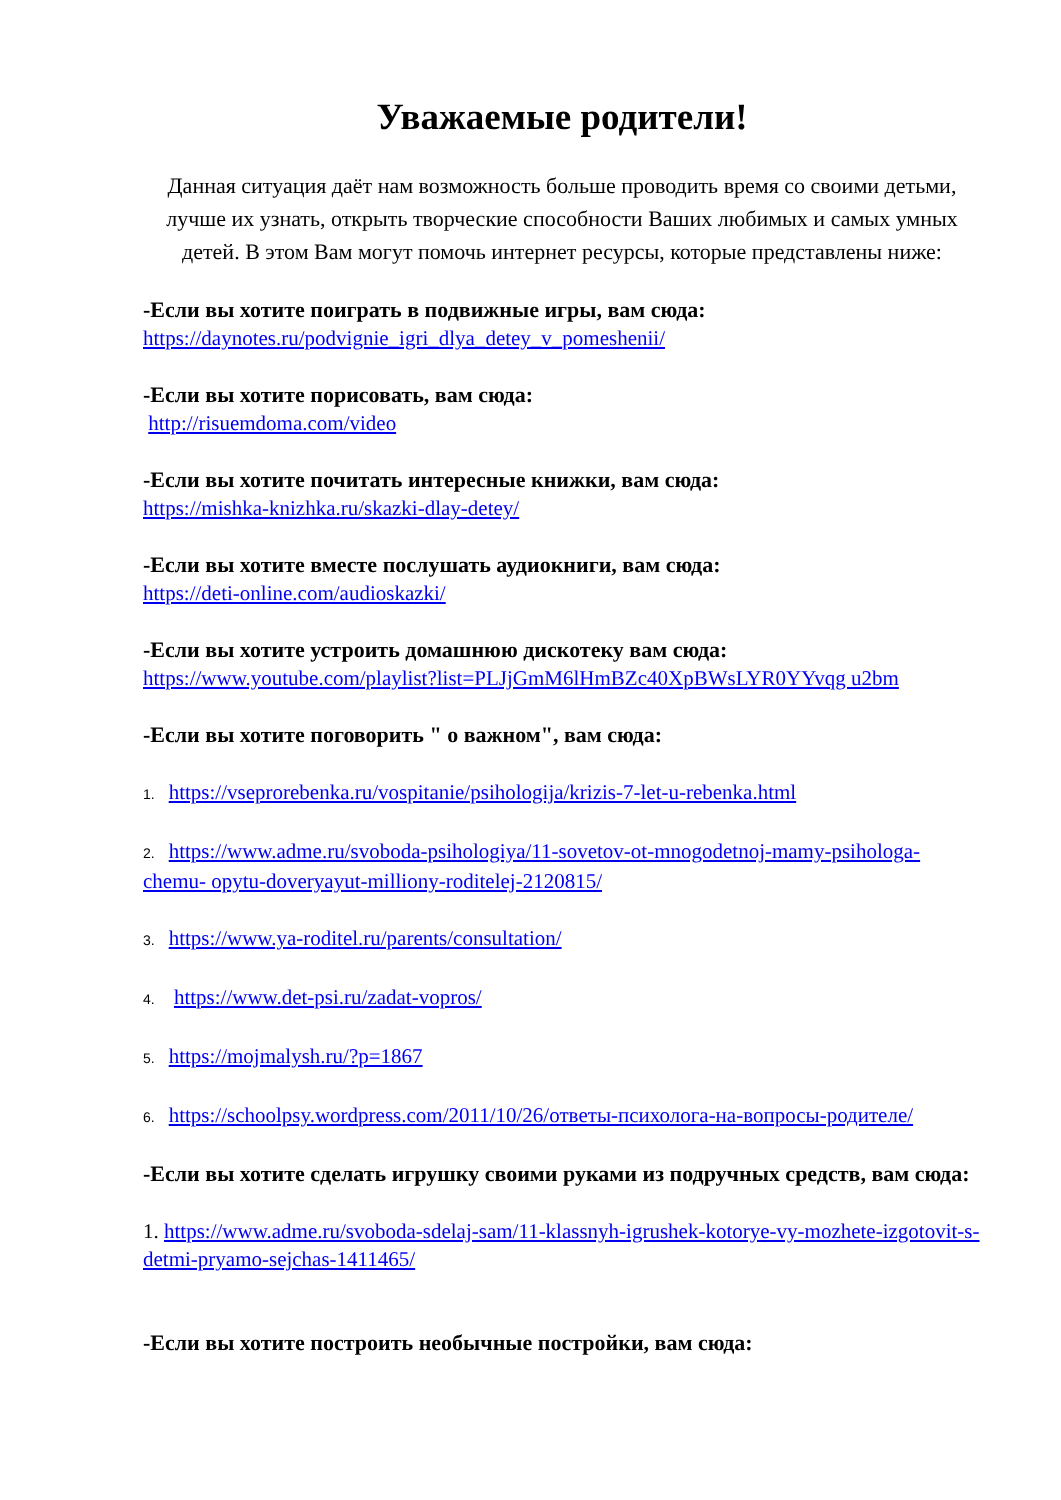Уважаемые родители!
Данная ситуация даёт нам возможность больше проводить время со своими детьми, лучше их узнать, открыть творческие способности Ваших любимых и самых умных детей. В этом Вам могут помочь интернет ресурсы, которые представлены ниже:
-Если вы хотите поиграть в подвижные игры, вам сюда:
https://daynotes.ru/podvignie_igri_dlya_detey_v_pomeshenii/
-Если вы хотите порисовать, вам сюда:
http://risuemdoma.com/video
-Если вы хотите почитать интересные книжки, вам сюда:
https://mishka-knizhka.ru/skazki-dlay-detey/
-Если вы хотите вместе послушать аудиокниги, вам сюда:
https://deti-online.com/audioskazki/
-Если вы хотите устроить домашнюю дискотеку вам сюда:
https://www.youtube.com/playlist?list=PLJjGmM6lHmBZc40XpBWsLYR0YYvqg u2bm
-Если вы хотите поговорить " о важном", вам сюда:
1. https://vseprorebenka.ru/vospitanie/psihologija/krizis-7-let-u-rebenka.html
2. https://www.adme.ru/svoboda-psihologiya/11-sovetov-ot-mnogodetnoj-mamy-psihologa-chemu- opytu-doveryayut-milliony-roditelej-2120815/
3. https://www.ya-roditel.ru/parents/consultation/
4. https://www.det-psi.ru/zadat-vopros/
5. https://mojmalysh.ru/?p=1867
6. https://schoolpsy.wordpress.com/2011/10/26/ответы-психолога-на-вопросы-родителе/
-Если вы хотите сделать игрушку своими руками из подручных средств, вам сюда:
1. https://www.adme.ru/svoboda-sdelaj-sam/11-klassnyh-igrushek-kotorye-vy-mozhete-izgotovit-s- detmi-pryamo-sejchas-1411465/
-Если вы хотите построить необычные постройки, вам сюда: